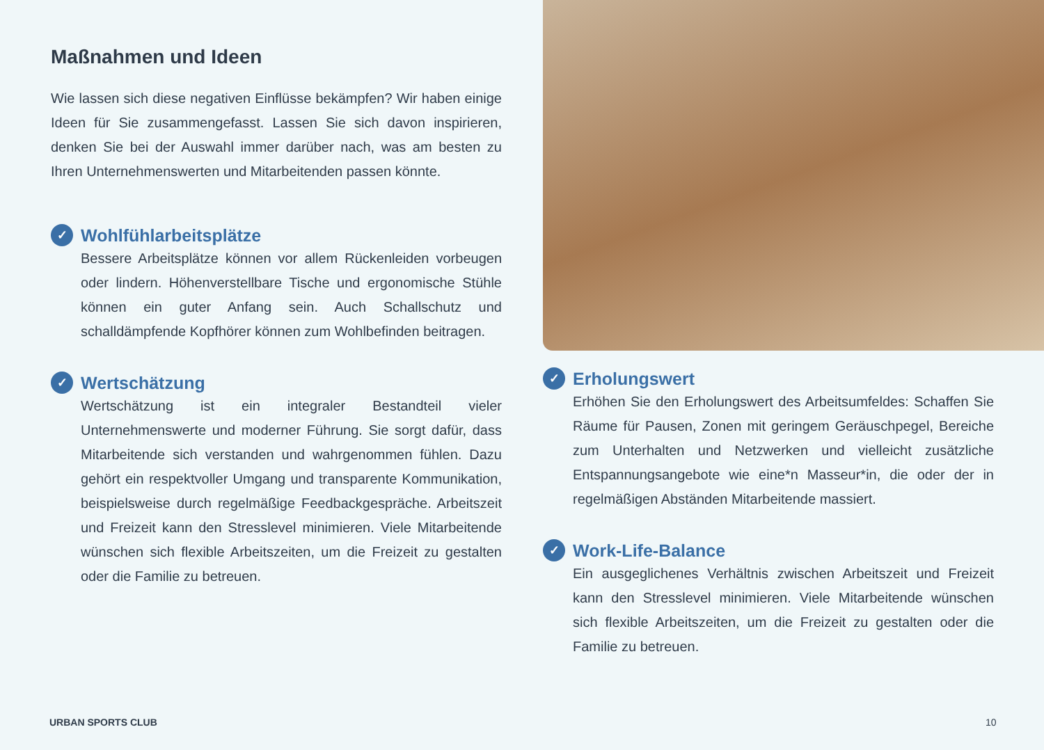Maßnahmen und Ideen
Wie lassen sich diese negativen Einflüsse bekämpfen? Wir haben einige Ideen für Sie zusammengefasst. Lassen Sie sich davon inspirieren, denken Sie bei der Auswahl immer darüber nach, was am besten zu Ihren Unternehmenswerten und Mitarbeitenden passen könnte.
✓ Wohlfühlarbeitsplätze
Bessere Arbeitsplätze können vor allem Rückenleiden vorbeugen oder lindern. Höhenverstellbare Tische und ergonomische Stühle können ein guter Anfang sein. Auch Schallschutz und schalldämpfende Kopfhörer können zum Wohlbefinden beitragen.
✓ Wertschätzung
Wertschätzung ist ein integraler Bestandteil vieler Unternehmenswerte und moderner Führung. Sie sorgt dafür, dass Mitarbeitende sich verstanden und wahrgenommen fühlen. Dazu gehört ein respektvoller Umgang und transparente Kommunikation, beispielsweise durch regelmäßige Feedbackgespräche. Arbeitszeit und Freizeit kann den Stresslevel minimieren. Viele Mitarbeitende wünschen sich flexible Arbeitszeiten, um die Freizeit zu gestalten oder die Familie zu betreuen.
✓ Erholungswert
Erhöhen Sie den Erholungswert des Arbeitsumfeldes: Schaffen Sie Räume für Pausen, Zonen mit geringem Geräuschpegel, Bereiche zum Unterhalten und Netzwerken und vielleicht zusätzliche Entspannungsangebote wie eine*n Masseur*in, die oder der in regelmäßigen Abständen Mitarbeitende massiert.
✓ Work-Life-Balance
Ein ausgeglichenes Verhältnis zwischen Arbeitszeit und Freizeit kann den Stresslevel minimieren. Viele Mitarbeitende wünschen sich flexible Arbeitszeiten, um die Freizeit zu gestalten oder die Familie zu betreuen.
URBAN SPORTS CLUB 10